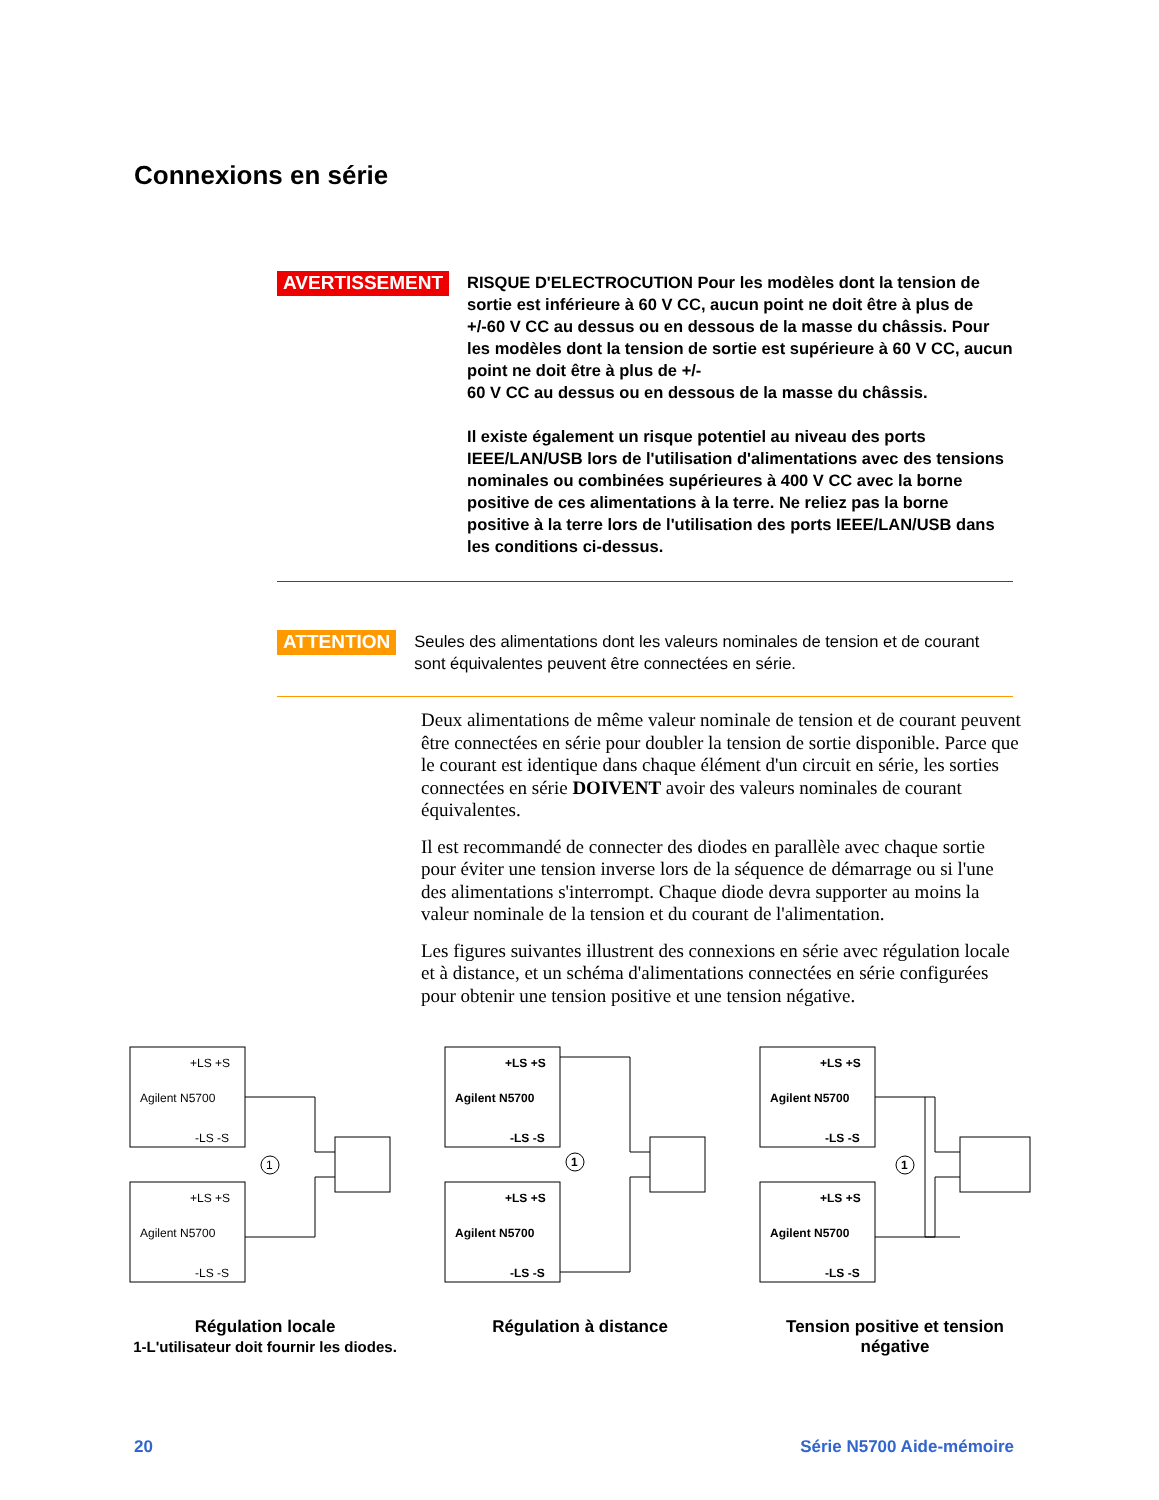Connexions en série
AVERTISSEMENT
RISQUE D'ELECTROCUTION Pour les modèles dont la tension de sortie est inférieure à 60 V CC, aucun point ne doit être à plus de +/-60 V CC au dessus ou en dessous de la masse du châssis. Pour les modèles dont la tension de sortie est supérieure à 60 V CC, aucun point ne doit être à plus de +/-
60 V CC au dessus ou en dessous de la masse du châssis.
Il existe également un risque potentiel au niveau des ports IEEE/LAN/USB lors de l'utilisation d'alimentations avec des tensions nominales ou combinées supérieures à 400 V CC avec la borne positive de ces alimentations à la terre. Ne reliez pas la borne positive à la terre lors de l'utilisation des ports IEEE/LAN/USB dans les conditions ci-dessus.
ATTENTION
Seules des alimentations dont les valeurs nominales de tension et de courant sont équivalentes peuvent être connectées en série.
Deux alimentations de même valeur nominale de tension et de courant peuvent être connectées en série pour doubler la tension de sortie disponible. Parce que le courant est identique dans chaque élément d'un circuit en série, les sorties connectées en série DOIVENT avoir des valeurs nominales de courant équivalentes.
Il est recommandé de connecter des diodes en parallèle avec chaque sortie pour éviter une tension inverse lors de la séquence de démarrage ou si l'une des alimentations s'interrompt. Chaque diode devra supporter au moins la valeur nominale de la tension et du courant de l'alimentation.
Les figures suivantes illustrent des connexions en série avec régulation locale et à distance, et un schéma d'alimentations connectées en série configurées pour obtenir une tension positive et une tension négative.
+LS +S
Agilent N5700
-LS -S
+LS +S
Agilent N5700
-LS -S
1
Régulation locale
1-L'utilisateur doit fournir les diodes.
+LS +S
Agilent N5700
-LS -S
+LS +S
Agilent N5700
-LS -S
1
Régulation à distance
+LS +S
Agilent N5700
-LS -S
+LS +S
Agilent N5700
-LS -S
1
Tension positive et tension négative
20 Série N5700 Aide-mémoire